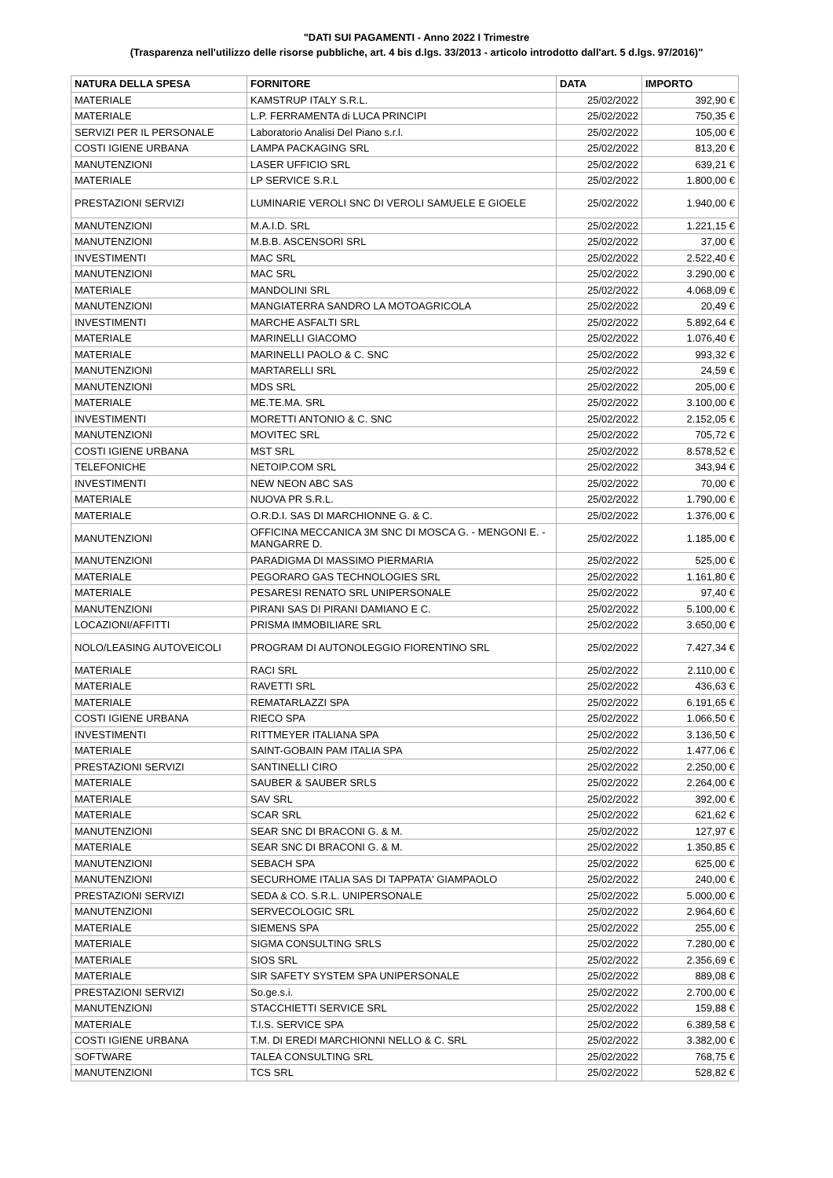"DATI SUI PAGAMENTI - Anno 2022 I Trimestre
(Trasparenza nell'utilizzo delle risorse pubbliche, art. 4 bis d.lgs. 33/2013 - articolo introdotto dall'art. 5 d.lgs. 97/2016)"
| NATURA DELLA SPESA | FORNITORE | DATA | IMPORTO |
| --- | --- | --- | --- |
| MATERIALE | KAMSTRUP ITALY S.R.L. | 25/02/2022 | 392,90 € |
| MATERIALE | L.P. FERRAMENTA di LUCA PRINCIPI | 25/02/2022 | 750,35 € |
| SERVIZI PER IL PERSONALE | Laboratorio Analisi Del Piano s.r.l. | 25/02/2022 | 105,00 € |
| COSTI IGIENE URBANA | LAMPA PACKAGING SRL | 25/02/2022 | 813,20 € |
| MANUTENZIONI | LASER UFFICIO SRL | 25/02/2022 | 639,21 € |
| MATERIALE | LP SERVICE S.R.L | 25/02/2022 | 1.800,00 € |
| PRESTAZIONI SERVIZI | LUMINARIE VEROLI SNC DI VEROLI SAMUELE E GIOELE | 25/02/2022 | 1.940,00 € |
| MANUTENZIONI | M.A.I.D. SRL | 25/02/2022 | 1.221,15 € |
| MANUTENZIONI | M.B.B. ASCENSORI SRL | 25/02/2022 | 37,00 € |
| INVESTIMENTI | MAC SRL | 25/02/2022 | 2.522,40 € |
| MANUTENZIONI | MAC SRL | 25/02/2022 | 3.290,00 € |
| MATERIALE | MANDOLINI SRL | 25/02/2022 | 4.068,09 € |
| MANUTENZIONI | MANGIATERRA SANDRO LA MOTOAGRICOLA | 25/02/2022 | 20,49 € |
| INVESTIMENTI | MARCHE ASFALTI SRL | 25/02/2022 | 5.892,64 € |
| MATERIALE | MARINELLI GIACOMO | 25/02/2022 | 1.076,40 € |
| MATERIALE | MARINELLI PAOLO & C. SNC | 25/02/2022 | 993,32 € |
| MANUTENZIONI | MARTARELLI SRL | 25/02/2022 | 24,59 € |
| MANUTENZIONI | MDS SRL | 25/02/2022 | 205,00 € |
| MATERIALE | ME.TE.MA. SRL | 25/02/2022 | 3.100,00 € |
| INVESTIMENTI | MORETTI ANTONIO & C. SNC | 25/02/2022 | 2.152,05 € |
| MANUTENZIONI | MOVITEC SRL | 25/02/2022 | 705,72 € |
| COSTI IGIENE URBANA | MST SRL | 25/02/2022 | 8.578,52 € |
| TELEFONICHE | NETOIP.COM SRL | 25/02/2022 | 343,94 € |
| INVESTIMENTI | NEW NEON ABC SAS | 25/02/2022 | 70,00 € |
| MATERIALE | NUOVA PR S.R.L. | 25/02/2022 | 1.790,00 € |
| MATERIALE | O.R.D.I. SAS DI MARCHIONNE G. & C. | 25/02/2022 | 1.376,00 € |
| MANUTENZIONI | OFFICINA MECCANICA 3M SNC DI MOSCA G. - MENGONI E. - MANGARRE D. | 25/02/2022 | 1.185,00 € |
| MANUTENZIONI | PARADIGMA DI MASSIMO PIERMARIA | 25/02/2022 | 525,00 € |
| MATERIALE | PEGORARO GAS TECHNOLOGIES SRL | 25/02/2022 | 1.161,80 € |
| MATERIALE | PESARESI RENATO SRL UNIPERSONALE | 25/02/2022 | 97,40 € |
| MANUTENZIONI | PIRANI SAS DI PIRANI DAMIANO E C. | 25/02/2022 | 5.100,00 € |
| LOCAZIONI/AFFITTI | PRISMA IMMOBILIARE SRL | 25/02/2022 | 3.650,00 € |
| NOLO/LEASING AUTOVEICOLI | PROGRAM DI AUTONOLEGGIO FIORENTINO SRL | 25/02/2022 | 7.427,34 € |
| MATERIALE | RACI SRL | 25/02/2022 | 2.110,00 € |
| MATERIALE | RAVETTI SRL | 25/02/2022 | 436,63 € |
| MATERIALE | REMATARLAZZI SPA | 25/02/2022 | 6.191,65 € |
| COSTI IGIENE URBANA | RIECO SPA | 25/02/2022 | 1.066,50 € |
| INVESTIMENTI | RITTMEYER ITALIANA SPA | 25/02/2022 | 3.136,50 € |
| MATERIALE | SAINT-GOBAIN PAM ITALIA SPA | 25/02/2022 | 1.477,06 € |
| PRESTAZIONI SERVIZI | SANTINELLI CIRO | 25/02/2022 | 2.250,00 € |
| MATERIALE | SAUBER & SAUBER SRLS | 25/02/2022 | 2.264,00 € |
| MATERIALE | SAV SRL | 25/02/2022 | 392,00 € |
| MATERIALE | SCAR SRL | 25/02/2022 | 621,62 € |
| MANUTENZIONI | SEAR SNC DI BRACONI G. & M. | 25/02/2022 | 127,97 € |
| MATERIALE | SEAR SNC DI BRACONI G. & M. | 25/02/2022 | 1.350,85 € |
| MANUTENZIONI | SEBACH SPA | 25/02/2022 | 625,00 € |
| MANUTENZIONI | SECURHOME ITALIA SAS DI TAPPATA' GIAMPAOLO | 25/02/2022 | 240,00 € |
| PRESTAZIONI SERVIZI | SEDA & CO. S.R.L. UNIPERSONALE | 25/02/2022 | 5.000,00 € |
| MANUTENZIONI | SERVECOLOGIC SRL | 25/02/2022 | 2.964,60 € |
| MATERIALE | SIEMENS SPA | 25/02/2022 | 255,00 € |
| MATERIALE | SIGMA CONSULTING SRLS | 25/02/2022 | 7.280,00 € |
| MATERIALE | SIOS SRL | 25/02/2022 | 2.356,69 € |
| MATERIALE | SIR SAFETY SYSTEM SPA UNIPERSONALE | 25/02/2022 | 889,08 € |
| PRESTAZIONI SERVIZI | So.ge.s.i. | 25/02/2022 | 2.700,00 € |
| MANUTENZIONI | STACCHIETTI SERVICE SRL | 25/02/2022 | 159,88 € |
| MATERIALE | T.I.S. SERVICE SPA | 25/02/2022 | 6.389,58 € |
| COSTI IGIENE URBANA | T.M. DI EREDI MARCHIONNI NELLO & C. SRL | 25/02/2022 | 3.382,00 € |
| SOFTWARE | TALEA CONSULTING SRL | 25/02/2022 | 768,75 € |
| MANUTENZIONI | TCS SRL | 25/02/2022 | 528,82 € |